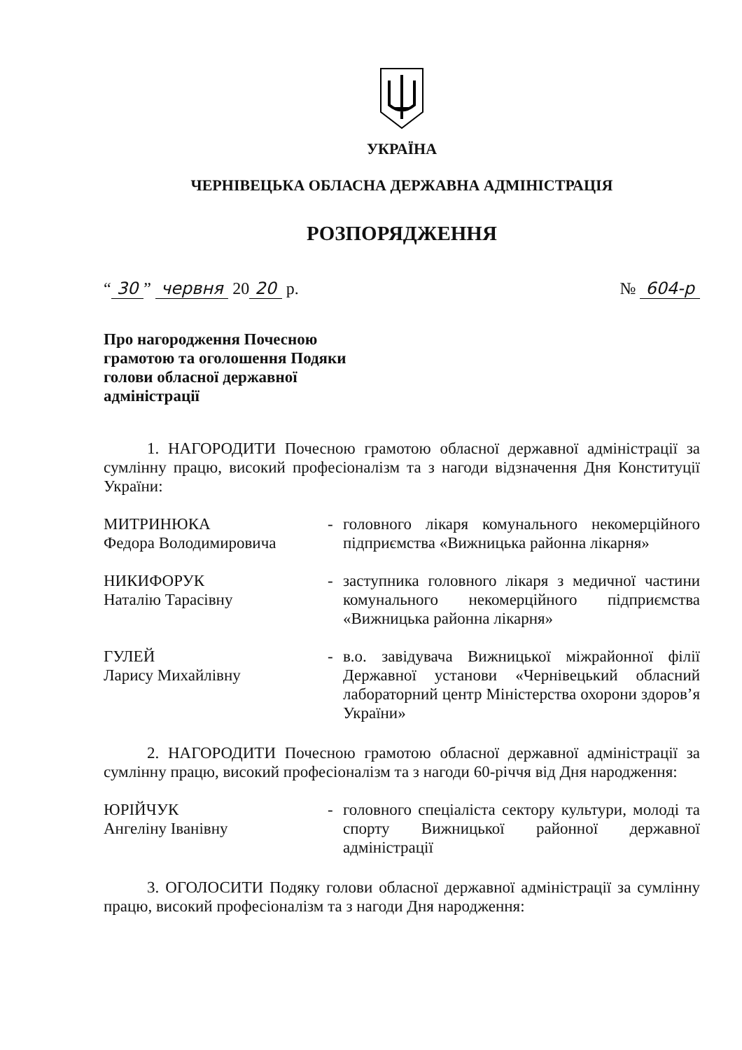УКРАЇНА
ЧЕРНІВЕЦЬКА ОБЛАСНА ДЕРЖАВНА АДМІНІСТРАЦІЯ
РОЗПОРЯДЖЕННЯ
“30” червня 20 20 р. № 604-р
Про нагородження Почесною грамотою та оголошення Подяки голови обласної державної адміністрації
1. НАГОРОДИТИ Почесною грамотою обласної державної адміністрації за сумлінну працю, високий професіоналізм та з нагоди відзначення Дня Конституції України:
МИТРИНЮКА
Федора Володимировича
- головного лікаря комунального некомерційного підприємства «Вижницька районна лікарня»
НИКИФОРУК
Наталію Тарасівну
- заступника головного лікаря з медичної частини комунального некомерційного підприємства «Вижницька районна лікарня»
ГУЛЕЙ
Ларису Михайлівну
- в.о. завідувача Вижницької міжрайонної філії Державної установи «Чернівецький обласний лабораторний центр Міністерства охорони здоров’я України»
2. НАГОРОДИТИ Почесною грамотою обласної державної адміністрації за сумлінну працю, високий професіоналізм та з нагоди 60-річчя від Дня народження:
ЮРІЙЧУК
Ангеліну Іванівну
- головного спеціаліста сектору культури, молоді та спорту Вижницької районної державної адміністрації
3. ОГОЛОСИТИ Подяку голови обласної державної адміністрації за сумлінну працю, високий професіоналізм та з нагоди Дня народження: